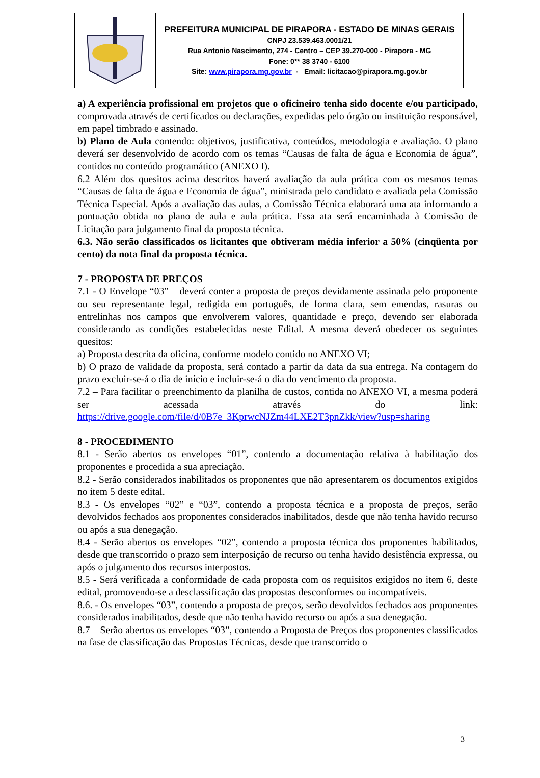PREFEITURA MUNICIPAL DE PIRAPORA - ESTADO DE MINAS GERAIS
CNPJ 23.539.463.0001/21
Rua Antonio Nascimento, 274 - Centro – CEP 39.270-000 - Pirapora - MG
Fone: 0** 38 3740 - 6100
Site: www.pirapora.mg.gov.br - Email: licitacao@pirapora.mg.gov.br
a) A experiência profissional em projetos que o oficineiro tenha sido docente e/ou participado, comprovada através de certificados ou declarações, expedidas pelo órgão ou instituição responsável, em papel timbrado e assinado.
b) Plano de Aula contendo: objetivos, justificativa, conteúdos, metodologia e avaliação. O plano deverá ser desenvolvido de acordo com os temas “Causas de falta de água e Economia de água”, contidos no conteúdo programático (ANEXO I).
6.2 Além dos quesitos acima descritos haverá avaliação da aula prática com os mesmos temas “Causas de falta de água e Economia de água”, ministrada pelo candidato e avaliada pela Comissão Técnica Especial. Após a avaliação das aulas, a Comissão Técnica elaborará uma ata informando a pontuação obtida no plano de aula e aula prática. Essa ata será encaminhada à Comissão de Licitação para julgamento final da proposta técnica.
6.3. Não serão classificados os licitantes que obtiveram média inferior a 50% (cinqüenta por cento) da nota final da proposta técnica.
7 - PROPOSTA DE PREÇOS
7.1 - O Envelope “03” – deverá conter a proposta de preços devidamente assinada pelo proponente ou seu representante legal, redigida em português, de forma clara, sem emendas, rasuras ou entrelinhas nos campos que envolverem valores, quantidade e preço, devendo ser elaborada considerando as condições estabelecidas neste Edital. A mesma deverá obedecer os seguintes quesitos:
a) Proposta descrita da oficina, conforme modelo contido no ANEXO VI;
b) O prazo de validade da proposta, será contado a partir da data da sua entrega. Na contagem do prazo excluir-se-á o dia de início e incluir-se-á o dia do vencimento da proposta.
7.2 – Para facilitar o preenchimento da planilha de custos, contida no ANEXO VI, a mesma poderá ser acessada através do link: https://drive.google.com/file/d/0B7e_3KprwcNJZm44LXE2T3pnZkk/view?usp=sharing
8 - PROCEDIMENTO
8.1 - Serão abertos os envelopes “01”, contendo a documentação relativa à habilitação dos proponentes e procedida a sua apreciação.
8.2 - Serão considerados inabilitados os proponentes que não apresentarem os documentos exigidos no item 5 deste edital.
8.3 - Os envelopes “02” e “03”, contendo a proposta técnica e a proposta de preços, serão devolvidos fechados aos proponentes considerados inabilitados, desde que não tenha havido recurso ou após a sua denegação.
8.4 - Serão abertos os envelopes “02”, contendo a proposta técnica dos proponentes habilitados, desde que transcorrido o prazo sem interposição de recurso ou tenha havido desistência expressa, ou após o julgamento dos recursos interpostos.
8.5 - Será verificada a conformidade de cada proposta com os requisitos exigidos no item 6, deste edital, promovendo-se a desclassificação das propostas desconformes ou incompatíveis.
8.6. - Os envelopes “03”, contendo a proposta de preços, serão devolvidos fechados aos proponentes considerados inabilitados, desde que não tenha havido recurso ou após a sua denegação.
8.7 – Serão abertos os envelopes “03”, contendo a Proposta de Preços dos proponentes classificados na fase de classificação das Propostas Técnicas, desde que transcorrido o
3